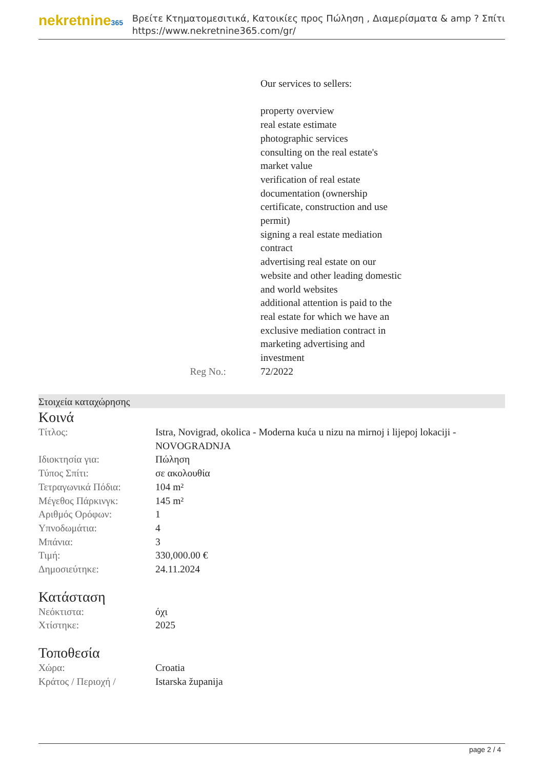nekretnine365
Βρείτε Κτηματομεσιτικά, Κατοικίες προς Πώληση , Διαμερίσματα & amp ? Σπίτι
https://www.nekretnine365.com/gr/
Our services to sellers:
property overview
real estate estimate
photographic services
consulting on the real estate's market value
verification of real estate documentation (ownership certificate, construction and use permit)
signing a real estate mediation contract
advertising real estate on our website and other leading domestic and world websites
additional attention is paid to the real estate for which we have an exclusive mediation contract in marketing advertising and investment
Reg No.: 72/2022
Στοιχεία καταχώρησης
Κοινά
| Τίτλος: | Istra, Novigrad, okolica - Moderna kuća u nizu na mirnoj i lijepoj lokaciji - NOVOGRADNJA |
| Ιδιοκτησία για: | Πώληση |
| Τύπος Σπίτι: | σε ακολουθία |
| Τετραγωνικά Πόδια: | 104 m² |
| Μέγεθος Πάρκινγκ: | 145 m² |
| Αριθμός Ορόφων: | 1 |
| Υπνοδωμάτια: | 4 |
| Μπάνια: | 3 |
| Τιμή: | 330,000.00 € |
| Δημοσιεύτηκε: | 24.11.2024 |
Κατάσταση
| Νεόκτιστα: | όχι |
| Χτίστηκε: | 2025 |
Τοποθεσία
| Χώρα: | Croatia |
| Κράτος / Περιοχή / | Istarska županija |
page 2 / 4